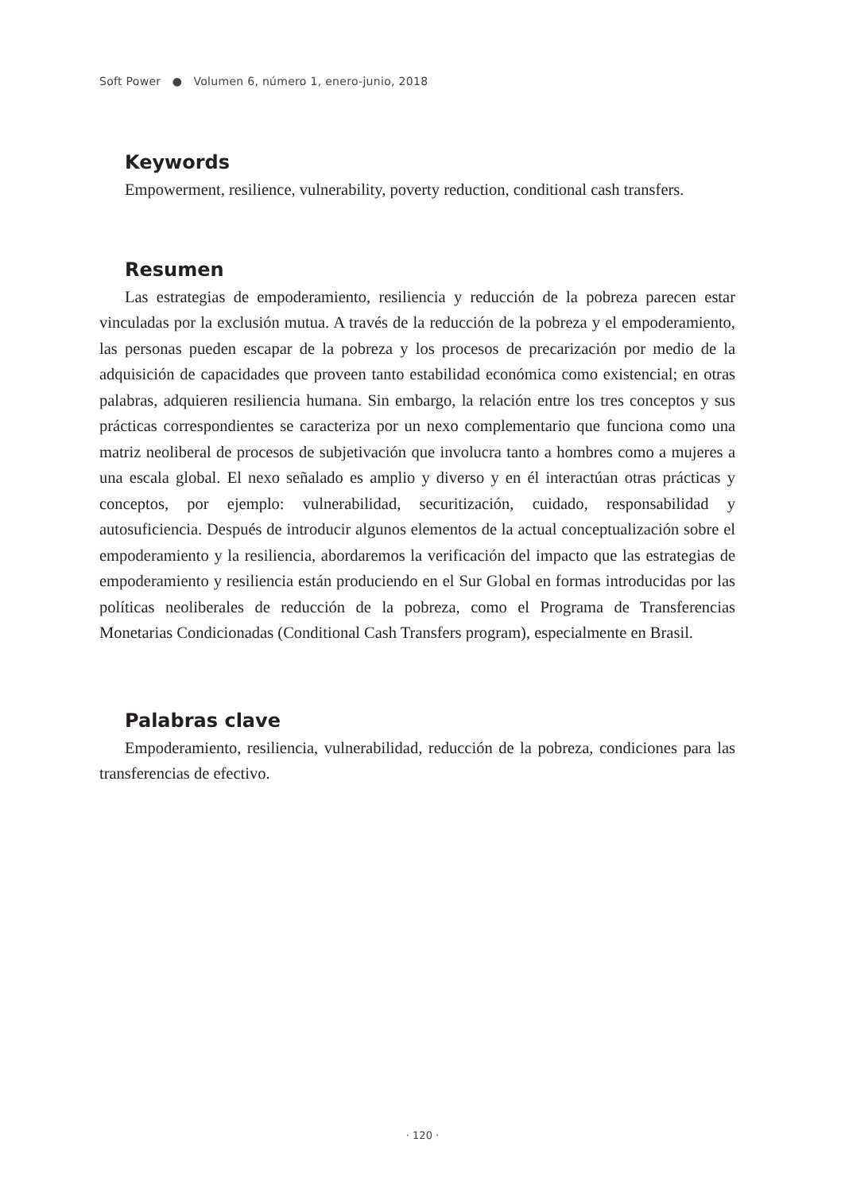Soft Power ● Volumen 6, número 1, enero-junio, 2018
Keywords
Empowerment, resilience, vulnerability, poverty reduction, conditional cash transfers.
Resumen
Las estrategias de empoderamiento, resiliencia y reducción de la pobreza parecen estar vinculadas por la exclusión mutua. A través de la reducción de la pobreza y el empoderamiento, las personas pueden escapar de la pobreza y los procesos de precarización por medio de la adquisición de capacidades que proveen tanto estabilidad económica como existencial; en otras palabras, adquieren resiliencia humana. Sin embargo, la relación entre los tres conceptos y sus prácticas correspondientes se caracteriza por un nexo complementario que funciona como una matriz neoliberal de procesos de subjetivación que involucra tanto a hombres como a mujeres a una escala global. El nexo señalado es amplio y diverso y en él interactúan otras prácticas y conceptos, por ejemplo: vulnerabilidad, securitización, cuidado, responsabilidad y autosuficiencia. Después de introducir algunos elementos de la actual conceptualización sobre el empoderamiento y la resiliencia, abordaremos la verificación del impacto que las estrategias de empoderamiento y resiliencia están produciendo en el Sur Global en formas introducidas por las políticas neoliberales de reducción de la pobreza, como el Programa de Transferencias Monetarias Condicionadas (Conditional Cash Transfers program), especialmente en Brasil.
Palabras clave
Empoderamiento, resiliencia, vulnerabilidad, reducción de la pobreza, condiciones para las transferencias de efectivo.
· 120 ·